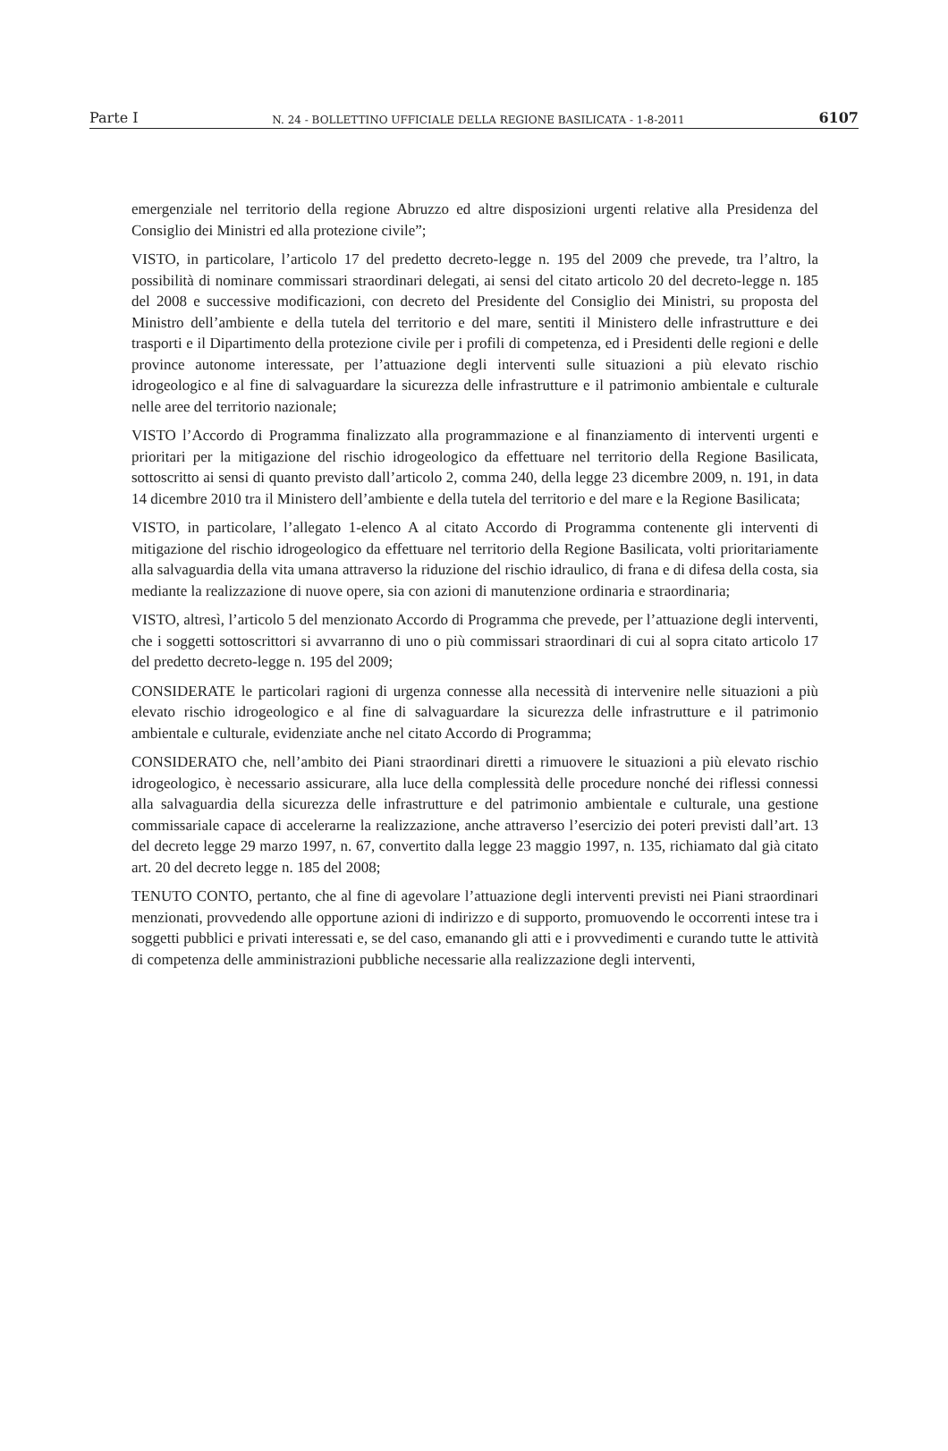Parte I N. 24 - BOLLETTINO UFFICIALE DELLA REGIONE BASILICATA - 1-8-2011 6107
emergenziale nel territorio della regione Abruzzo ed altre disposizioni urgenti relative alla Presidenza del Consiglio dei Ministri ed alla protezione civile”;
VISTO, in particolare, l’articolo 17 del predetto decreto-legge n. 195 del 2009 che prevede, tra l’altro, la possibilità di nominare commissari straordinari delegati, ai sensi del citato articolo 20 del decreto-legge n. 185 del 2008 e successive modificazioni, con decreto del Presidente del Consiglio dei Ministri, su proposta del Ministro dell’ambiente e della tutela del territorio e del mare, sentiti il Ministero delle infrastrutture e dei trasporti e il Dipartimento della protezione civile per i profili di competenza, ed i Presidenti delle regioni e delle province autonome interessate, per l’attuazione degli interventi sulle situazioni a più elevato rischio idrogeologico e al fine di salvaguardare la sicurezza delle infrastrutture e il patrimonio ambientale e culturale nelle aree del territorio nazionale;
VISTO l’Accordo di Programma finalizzato alla programmazione e al finanziamento di interventi urgenti e prioritari per la mitigazione del rischio idrogeologico da effettuare nel territorio della Regione Basilicata, sottoscritto ai sensi di quanto previsto dall’articolo 2, comma 240, della legge 23 dicembre 2009, n. 191, in data 14 dicembre 2010 tra il Ministero dell’ambiente e della tutela del territorio e del mare e la Regione Basilicata;
VISTO, in particolare, l’allegato 1-elenco A al citato Accordo di Programma contenente gli interventi di mitigazione del rischio idrogeologico da effettuare nel territorio della Regione Basilicata, volti prioritariamente alla salvaguardia della vita umana attraverso la riduzione del rischio idraulico, di frana e di difesa della costa, sia mediante la realizzazione di nuove opere, sia con azioni di manutenzione ordinaria e straordinaria;
VISTO, altresì, l’articolo 5 del menzionato Accordo di Programma che prevede, per l’attuazione degli interventi, che i soggetti sottoscrittori si avvarranno di uno o più commissari straordinari di cui al sopra citato articolo 17 del predetto decreto-legge n. 195 del 2009;
CONSIDERATE le particolari ragioni di urgenza connesse alla necessità di intervenire nelle situazioni a più elevato rischio idrogeologico e al fine di salvaguardare la sicurezza delle infrastrutture e il patrimonio ambientale e culturale, evidenziate anche nel citato Accordo di Programma;
CONSIDERATO che, nell’ambito dei Piani straordinari diretti a rimuovere le situazioni a più elevato rischio idrogeologico, è necessario assicurare, alla luce della complessità delle procedure nonché dei riflessi connessi alla salvaguardia della sicurezza delle infrastrutture e del patrimonio ambientale e culturale, una gestione commissariale capace di accelerarne la realizzazione, anche attraverso l’esercizio dei poteri previsti dall’art. 13 del decreto legge 29 marzo 1997, n. 67, convertito dalla legge 23 maggio 1997, n. 135, richiamato dal già citato art. 20 del decreto legge n. 185 del 2008;
TENUTO CONTO, pertanto, che al fine di agevolare l’attuazione degli interventi previsti nei Piani straordinari menzionati, provvedendo alle opportune azioni di indirizzo e di supporto, promuovendo le occorrenti intese tra i soggetti pubblici e privati interessati e, se del caso, emanando gli atti e i provvedimenti e curando tutte le attività di competenza delle amministrazioni pubbliche necessarie alla realizzazione degli interventi,